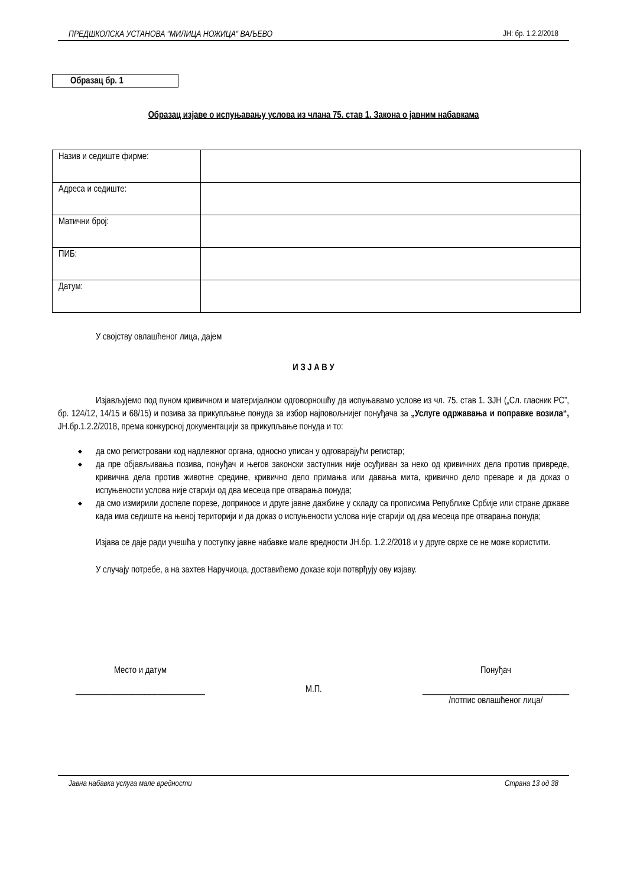ПРЕДШКОЛСКА УСТАНОВА “МИЛИЦА НОЖИЦА“ ВАЉЕВО ЈН: бр. 1.2.2/2018
Образац бр. 1
Образац изјаве о испуњавању услова из члана 75. став 1. Закона о јавним набавкама
| Назив и седиште фирме: | |
| Адреса и седиште: | |
| Матични број: | |
| ПИБ: | |
| Датум: | |
У својству овлашћеног лица, дајем
И З Ј А В У
Изјављујемо под пуном кривичном и материјалном одговорношћу да испуњавамо услове из чл. 75. став 1. ЗЈН („Сл. гласник РС”, бр. 124/12, 14/15 и 68/15) и позива за прикупљање понуда за избор најповољнијег понуђача за „Услуге одржавања и поправке возила“, ЈН.бр.1.2.2/2018, према конкурсној документацији за прикупљање понуда и то:
да смо регистровани код надлежног органа, односно уписан у одговарајући регистар;
да пре објављивања позива, понуђач и његов законски заступник није осуђиван за неко од кривичних дела против привреде, кривична дела против животне средине, кривично дело примања или давања мита, кривично дело преваре и да доказ о испуњености услова није старији од два месеца пре отварања понуда;
да смо измирили доспеле порезе, доприносе и друге јавне дажбине у складу са прописима Републике Србије или стране државе када има седиште на њеној територији и да доказ о испуњености услова није старији од два месеца пре отварања понуда;
Изјава се даје ради учешћа у поступку јавне набавке мале вредности ЈН.бр. 1.2.2/2018 и у друге сврхе се не може користити.
У случају потребе, а на захтев Наручиоца, доставићемо доказе који потврђују ову изјаву.
Место и датум
______________________________
М.П.
Понуђач
__________________________________
/потпис овлашћеног лица/
Јавна набавка услуга мале вредности Страна 13 од 38